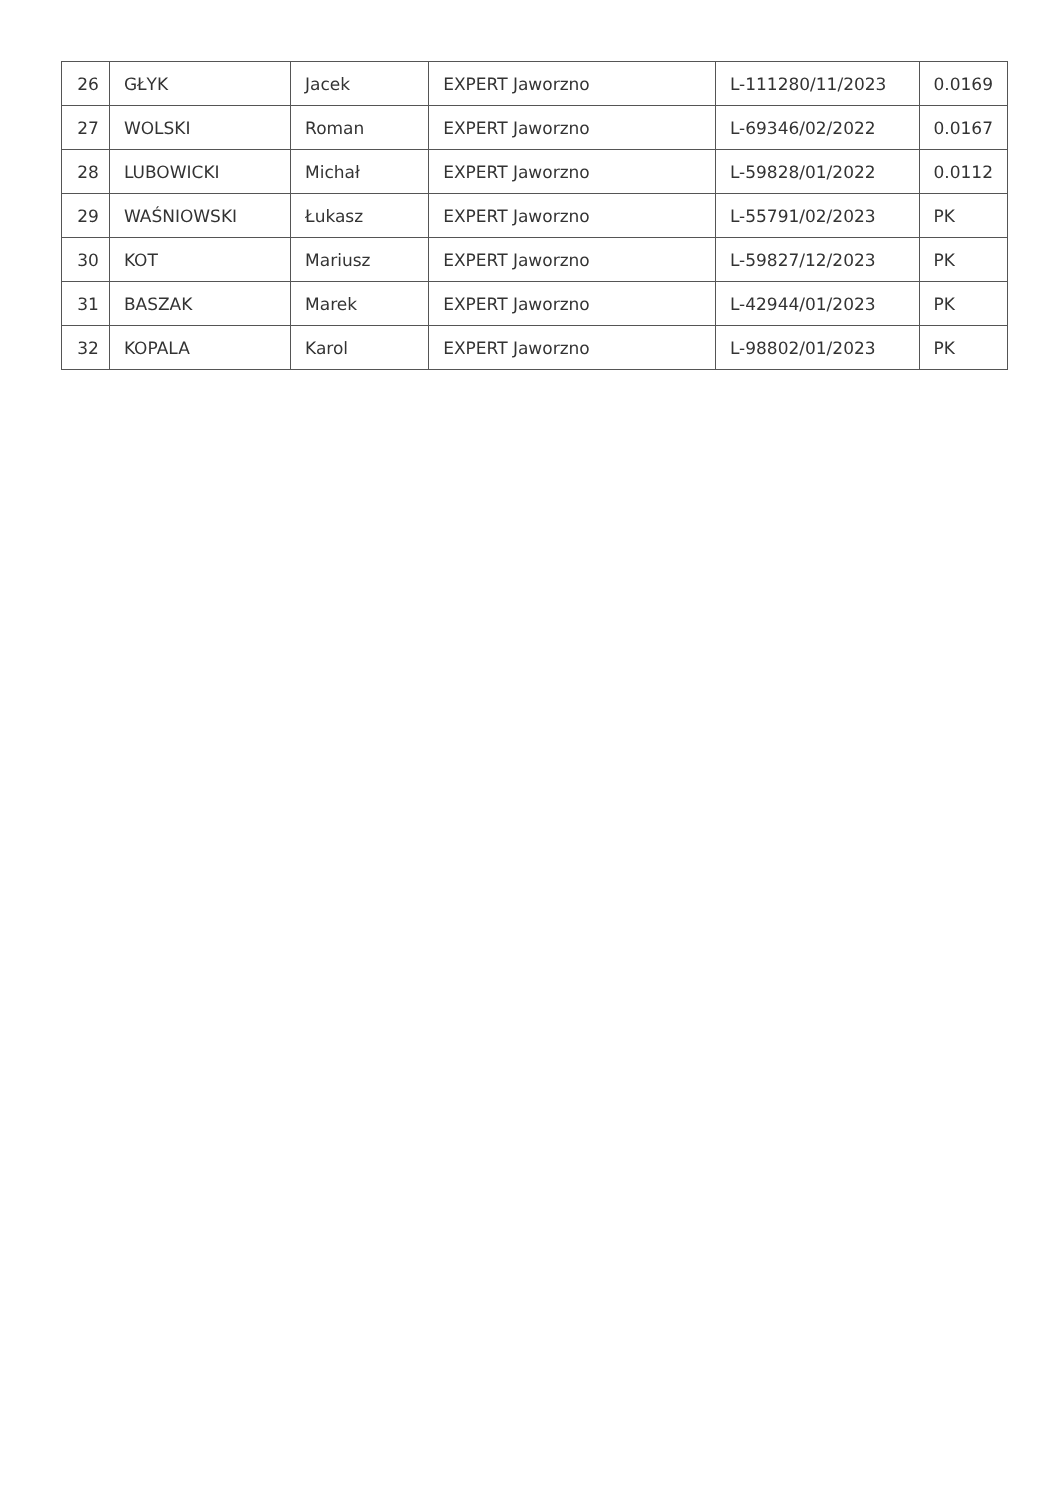| 26 | GŁYK | Jacek | EXPERT Jaworzno | L-111280/11/2023 | 0.0169 |
| 27 | WOLSKI | Roman | EXPERT Jaworzno | L-69346/02/2022 | 0.0167 |
| 28 | LUBOWICKI | Michał | EXPERT Jaworzno | L-59828/01/2022 | 0.0112 |
| 29 | WAŚNIOWSKI | Łukasz | EXPERT Jaworzno | L-55791/02/2023 | PK |
| 30 | KOT | Mariusz | EXPERT Jaworzno | L-59827/12/2023 | PK |
| 31 | BASZAK | Marek | EXPERT Jaworzno | L-42944/01/2023 | PK |
| 32 | KOPALA | Karol | EXPERT Jaworzno | L-98802/01/2023 | PK |